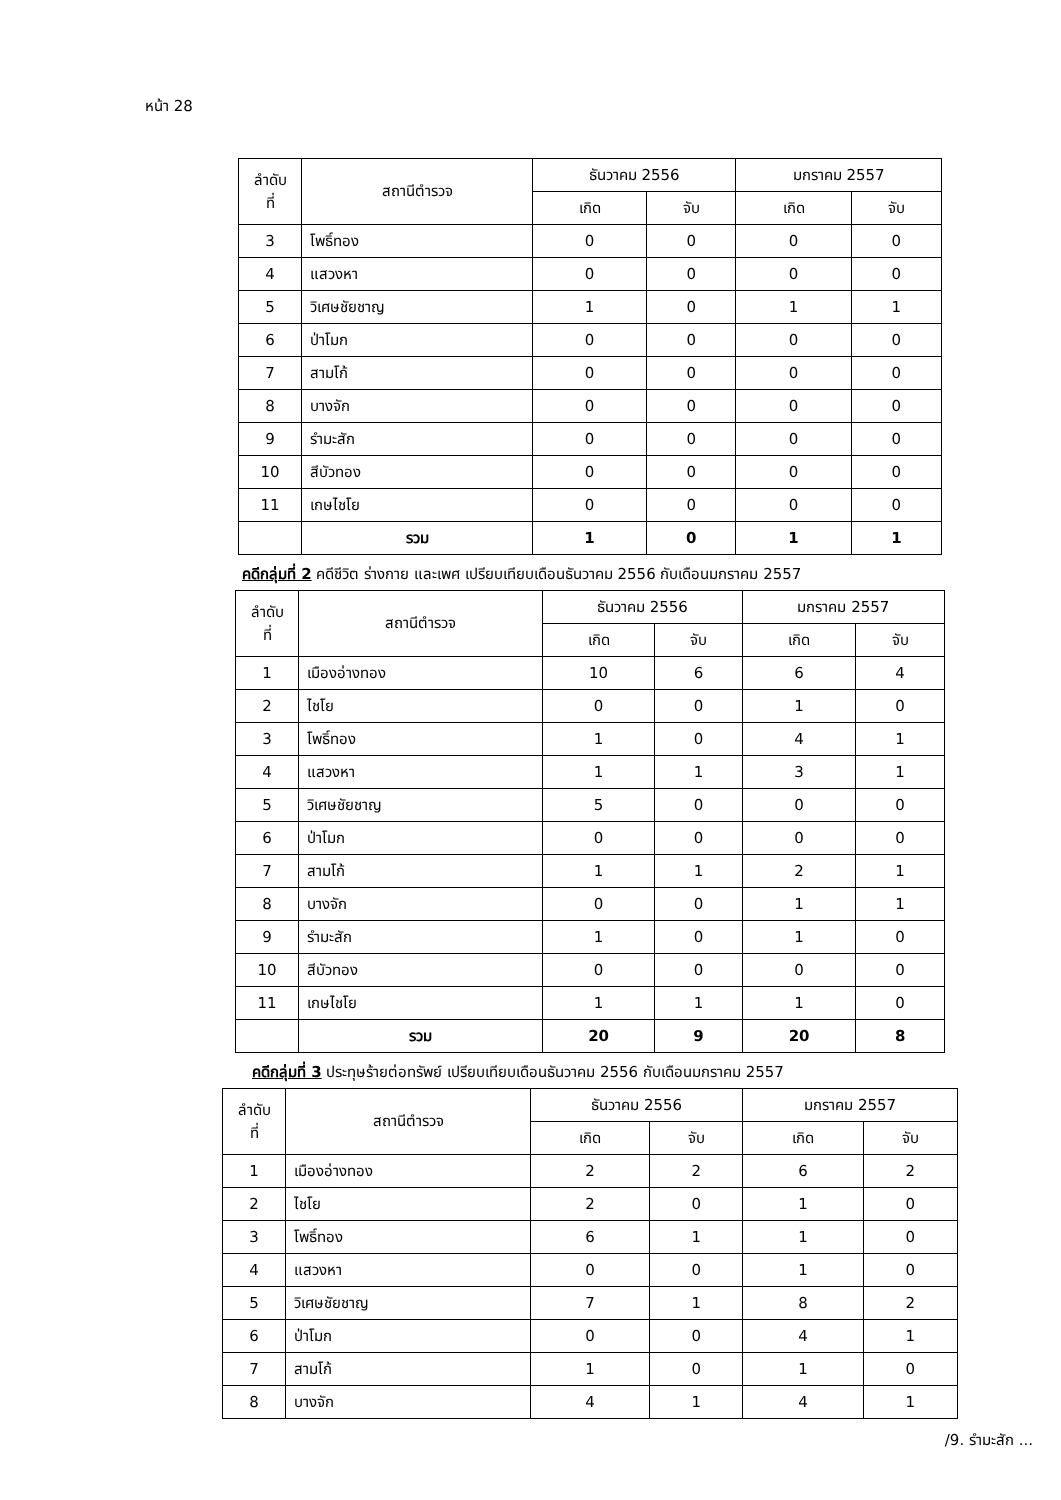หน้า 28
| ลำดับ ที่ | สถานีตำรวจ | ธันวาคม 2556 | | มกราคม 2557 | |
| --- | --- | --- | --- | --- | --- |
| | | เกิด | จับ | เกิด | จับ |
| 3 | โพธิ์ทอง | 0 | 0 | 0 | 0 |
| 4 | แสวงหา | 0 | 0 | 0 | 0 |
| 5 | วิเศษชัยชาญ | 1 | 0 | 1 | 1 |
| 6 | ป่าโมก | 0 | 0 | 0 | 0 |
| 7 | สามโก้ | 0 | 0 | 0 | 0 |
| 8 | บางจัก | 0 | 0 | 0 | 0 |
| 9 | รำมะสัก | 0 | 0 | 0 | 0 |
| 10 | สีบัวทอง | 0 | 0 | 0 | 0 |
| 11 | เกษไชโย | 0 | 0 | 0 | 0 |
| | รวม | 1 | 0 | 1 | 1 |
คดีกลุ่มที่ 2 คดีชีวิต ร่างกาย และเพศ เปรียบเทียบเดือนธันวาคม 2556 กับเดือนมกราคม 2557
| ลำดับ ที่ | สถานีตำรวจ | ธันวาคม 2556 | | มกราคม 2557 | |
| --- | --- | --- | --- | --- | --- |
| | | เกิด | จับ | เกิด | จับ |
| 1 | เมืองอ่างทอง | 10 | 6 | 6 | 4 |
| 2 | ไชโย | 0 | 0 | 1 | 0 |
| 3 | โพธิ์ทอง | 1 | 0 | 4 | 1 |
| 4 | แสวงหา | 1 | 1 | 3 | 1 |
| 5 | วิเศษชัยชาญ | 5 | 0 | 0 | 0 |
| 6 | ป่าโมก | 0 | 0 | 0 | 0 |
| 7 | สามโก้ | 1 | 1 | 2 | 1 |
| 8 | บางจัก | 0 | 0 | 1 | 1 |
| 9 | รำมะสัก | 1 | 0 | 1 | 0 |
| 10 | สีบัวทอง | 0 | 0 | 0 | 0 |
| 11 | เกษไชโย | 1 | 1 | 1 | 0 |
| | รวม | 20 | 9 | 20 | 8 |
คดีกลุ่มที่ 3 ประทุษร้ายต่อทรัพย์ เปรียบเทียบเดือนธันวาคม 2556 กับเดือนมกราคม 2557
| ลำดับ ที่ | สถานีตำรวจ | ธันวาคม 2556 | | มกราคม 2557 | |
| --- | --- | --- | --- | --- | --- |
| | | เกิด | จับ | เกิด | จับ |
| 1 | เมืองอ่างทอง | 2 | 2 | 6 | 2 |
| 2 | ไชโย | 2 | 0 | 1 | 0 |
| 3 | โพธิ์ทอง | 6 | 1 | 1 | 0 |
| 4 | แสวงหา | 0 | 0 | 1 | 0 |
| 5 | วิเศษชัยชาญ | 7 | 1 | 8 | 2 |
| 6 | ป่าโมก | 0 | 0 | 4 | 1 |
| 7 | สามโก้ | 1 | 0 | 1 | 0 |
| 8 | บางจัก | 4 | 1 | 4 | 1 |
/9. รำมะสัก ...